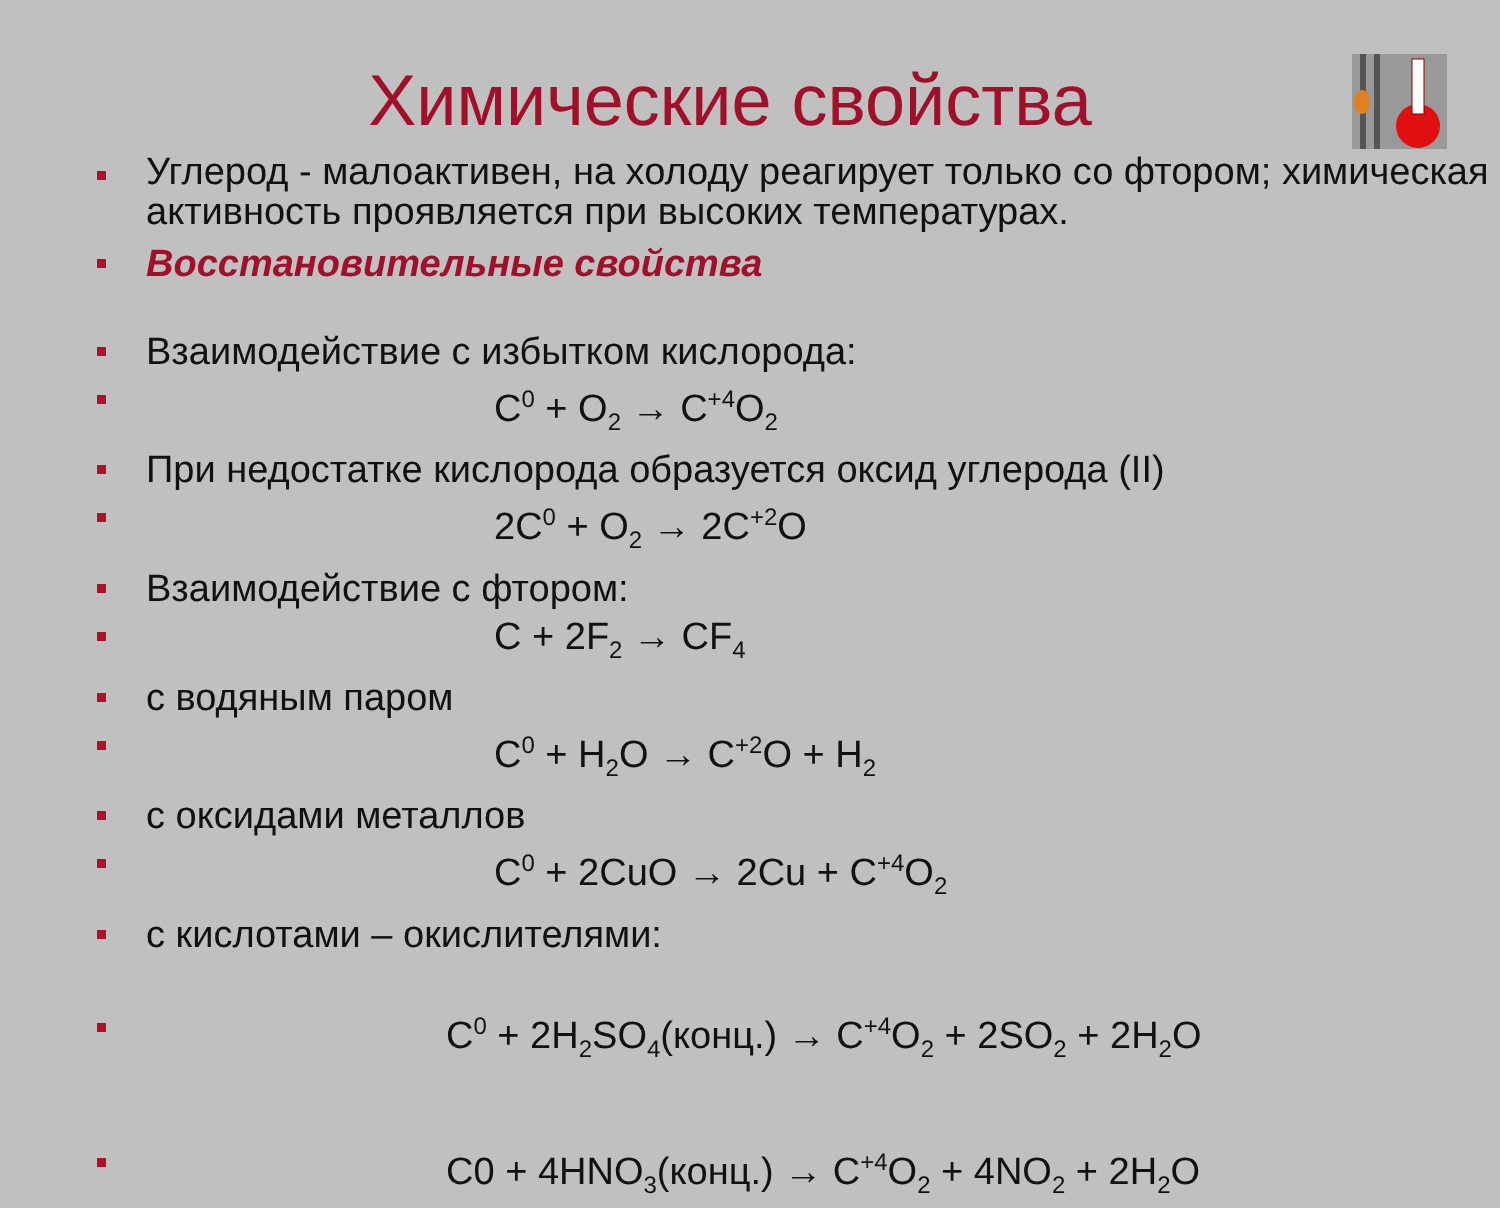Химические свойства
Углерод - малоактивен, на холоду реагирует только со фтором; химическая активность проявляется при высоких температурах.
Восстановительные свойства
Взаимодействие с избытком кислорода:
C<sup>0</sup> + O<sub>2</sub> → C<sup>+4</sup>O<sub>2</sub>
При недостатке кислорода образуется оксид углерода (II)
2C<sup>0</sup> + O<sub>2</sub> → 2C<sup>+2</sup>O
Взаимодействие с фтором:
C + 2F<sub>2</sub> → CF<sub>4</sub>
с водяным паром
C<sup>0</sup> + H<sub>2</sub>O → C<sup>+2</sup>O + H<sub>2</sub>
с оксидами металлов
C<sup>0</sup> + 2CuO → 2Cu + C<sup>+4</sup>O<sub>2</sub>
с кислотами – окислителями:
C<sup>0</sup> + 2H<sub>2</sub>SO<sub>4</sub>(конц.) → C<sup>+4</sup>O<sub>2</sub> + 2SO<sub>2</sub> + 2H<sub>2</sub>O
C0 + 4HNO<sub>3</sub>(конц.) → C<sup>+4</sup>O<sub>2</sub> + 4NO<sub>2</sub> + 2H<sub>2</sub>O